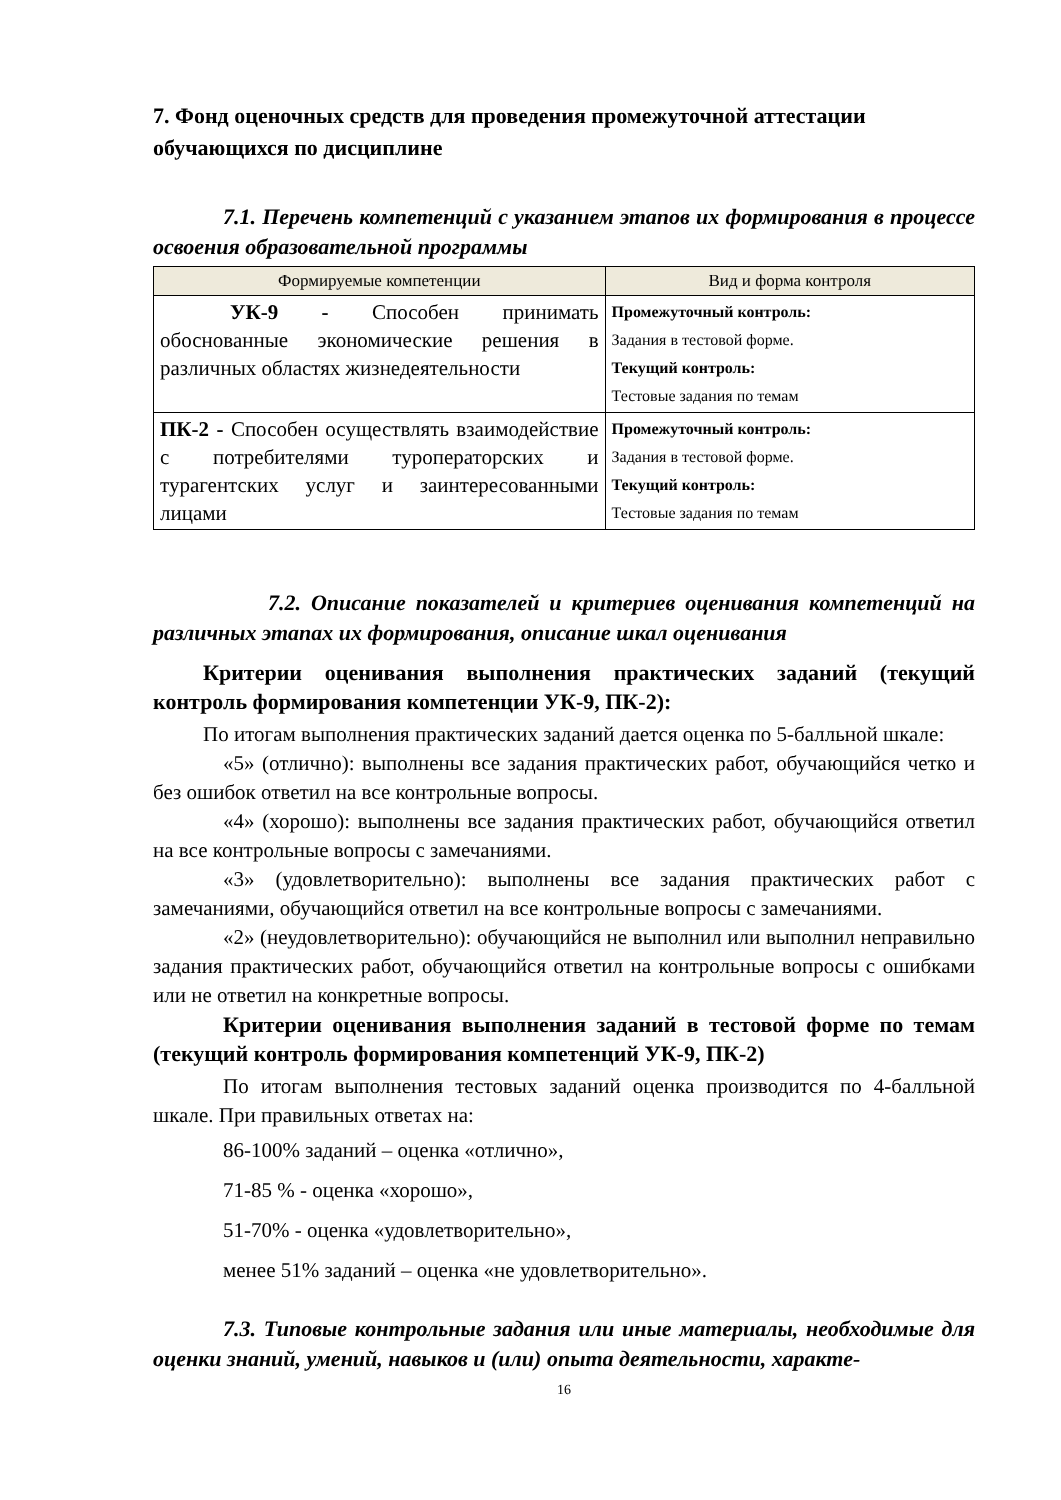7. Фонд оценочных средств для проведения промежуточной аттестации обучающихся по дисциплине
7.1. Перечень компетенций с указанием этапов их формирования в процессе освоения образовательной программы
| Формируемые компетенции | Вид и форма контроля |
| --- | --- |
| УК-9 - Способен принимать обоснованные экономические решения в различных областях жизнедеятельности | Промежуточный контроль: Задания в тестовой форме. Текущий контроль: Тестовые задания по темам |
| ПК-2 - Способен осуществлять взаимодействие с потребителями туроператорских и турагентских услуг и заинтересованными лицами | Промежуточный контроль: Задания в тестовой форме. Текущий контроль: Тестовые задания по темам |
7.2. Описание показателей и критериев оценивания компетенций на различных этапах их формирования, описание шкал оценивания
Критерии оценивания выполнения практических заданий (текущий контроль формирования компетенции УК-9, ПК-2):
По итогам выполнения практических заданий дается оценка по 5-балльной шкале:
«5» (отлично): выполнены все задания практических работ, обучающийся четко и без ошибок ответил на все контрольные вопросы.
«4» (хорошо): выполнены все задания практических работ, обучающийся ответил на все контрольные вопросы с замечаниями.
«3» (удовлетворительно): выполнены все задания практических работ с замечаниями, обучающийся ответил на все контрольные вопросы с замечаниями.
«2» (неудовлетворительно): обучающийся не выполнил или выполнил неправильно задания практических работ, обучающийся ответил на контрольные вопросы с ошибками или не ответил на конкретные вопросы.
Критерии оценивания выполнения заданий в тестовой форме по темам (текущий контроль формирования компетенций УК-9, ПК-2)
По итогам выполнения тестовых заданий оценка производится по 4-балльной шкале. При правильных ответах на:
86-100% заданий – оценка «отлично»,
71-85 % - оценка «хорошо»,
51-70% - оценка «удовлетворительно»,
менее 51% заданий – оценка «не удовлетворительно».
7.3. Типовые контрольные задания или иные материалы, необходимые для оценки знаний, умений, навыков и (или) опыта деятельности, характе-
16